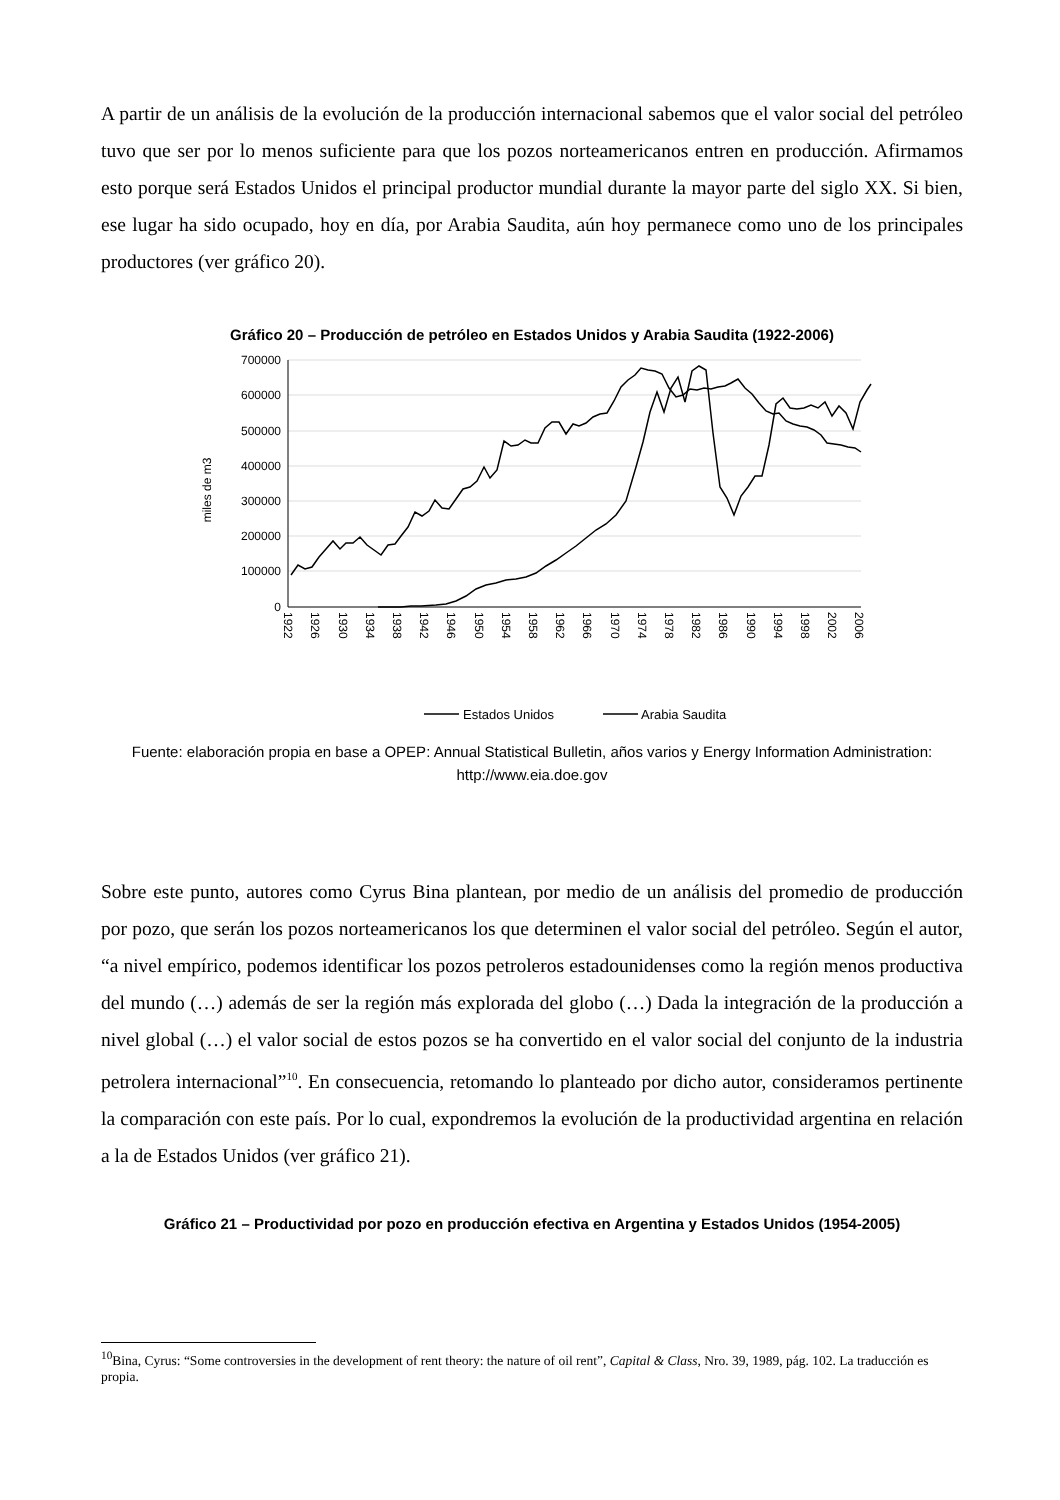A partir de un análisis de la evolución de la producción internacional sabemos que el valor social del petróleo tuvo que ser por lo menos suficiente para que los pozos norteamericanos entren en producción. Afirmamos esto porque será Estados Unidos el principal productor mundial durante la mayor parte del siglo XX. Si bien, ese lugar ha sido ocupado, hoy en día, por Arabia Saudita, aún hoy permanece como uno de los principales productores (ver gráfico 20).
Gráfico 20 – Producción de petróleo en Estados Unidos y Arabia Saudita (1922-2006)
700000
600000
500000
400000
300000
200000
100000
0
miles de m3
1922
1926
1930
1934
1938
1942
1946
1950
1954
1958
1962
1966
1970
1974
1978
1982
1986
1990
1994
1998
2002
2006
Estados Unidos
Arabia Saudita
Fuente: elaboración propia en base a OPEP: Annual Statistical Bulletin, años varios y Energy Information Administration: http://www.eia.doe.gov
Sobre este punto, autores como Cyrus Bina plantean, por medio de un análisis del promedio de producción por pozo, que serán los pozos norteamericanos los que determinen el valor social del petróleo. Según el autor, “a nivel empírico, podemos identificar los pozos petroleros estadounidenses como la región menos productiva del mundo (…) además de ser la región más explorada del globo (…) Dada la integración de la producción a nivel global (…) el valor social de estos pozos se ha convertido en el valor social del conjunto de la industria petrolera internacional”<sup>10</sup>. En consecuencia, retomando lo planteado por dicho autor, consideramos pertinente la comparación con este país. Por lo cual, expondremos la evolución de la productividad argentina en relación a la de Estados Unidos (ver gráfico 21).
Gráfico 21 – Productividad por pozo en producción efectiva en Argentina y Estados Unidos (1954-2005)
<sup>10</sup> Bina, Cyrus: “Some controversies in the development of rent theory: the nature of oil rent”, Capital & Class, Nro. 39, 1989, pág. 102. La traducción es propia.